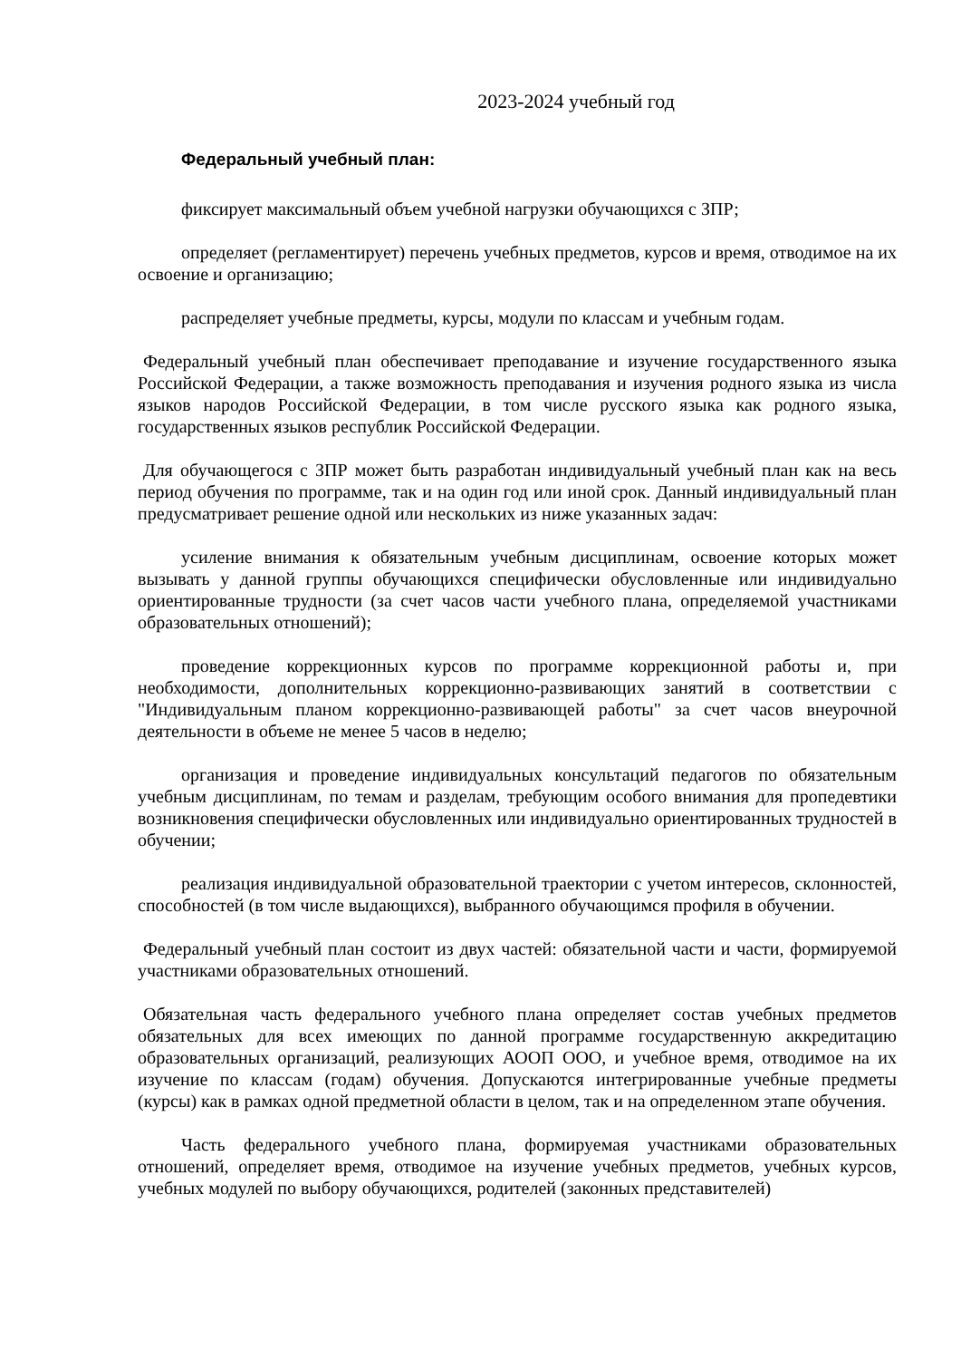2023-2024 учебный год
Федеральный учебный план:
фиксирует максимальный объем учебной нагрузки обучающихся с ЗПР;
определяет (регламентирует) перечень учебных предметов, курсов и время, отводимое на их освоение и организацию;
распределяет учебные предметы, курсы, модули по классам и учебным годам.
Федеральный учебный план обеспечивает преподавание и изучение государственного языка Российской Федерации, а также возможность преподавания и изучения родного языка из числа языков народов Российской Федерации, в том числе русского языка как родного языка, государственных языков республик Российской Федерации.
Для обучающегося с ЗПР может быть разработан индивидуальный учебный план как на весь период обучения по программе, так и на один год или иной срок. Данный индивидуальный план предусматривает решение одной или нескольких из ниже указанных задач:
усиление внимания к обязательным учебным дисциплинам, освоение которых может вызывать у данной группы обучающихся специфически обусловленные или индивидуально ориентированные трудности (за счет часов части учебного плана, определяемой участниками образовательных отношений);
проведение коррекционных курсов по программе коррекционной работы и, при необходимости, дополнительных коррекционно-развивающих занятий в соответствии с "Индивидуальным планом коррекционно-развивающей работы" за счет часов внеурочной деятельности в объеме не менее 5 часов в неделю;
организация и проведение индивидуальных консультаций педагогов по обязательным учебным дисциплинам, по темам и разделам, требующим особого внимания для пропедевтики возникновения специфически обусловленных или индивидуально ориентированных трудностей в обучении;
реализация индивидуальной образовательной траектории с учетом интересов, склонностей, способностей (в том числе выдающихся), выбранного обучающимся профиля в обучении.
Федеральный учебный план состоит из двух частей: обязательной части и части, формируемой участниками образовательных отношений.
Обязательная часть федерального учебного плана определяет состав учебных предметов обязательных для всех имеющих по данной программе государственную аккредитацию образовательных организаций, реализующих АООП ООО, и учебное время, отводимое на их изучение по классам (годам) обучения. Допускаются интегрированные учебные предметы (курсы) как в рамках одной предметной области в целом, так и на определенном этапе обучения.
Часть федерального учебного плана, формируемая участниками образовательных отношений, определяет время, отводимое на изучение учебных предметов, учебных курсов, учебных модулей по выбору обучающихся, родителей (законных представителей)